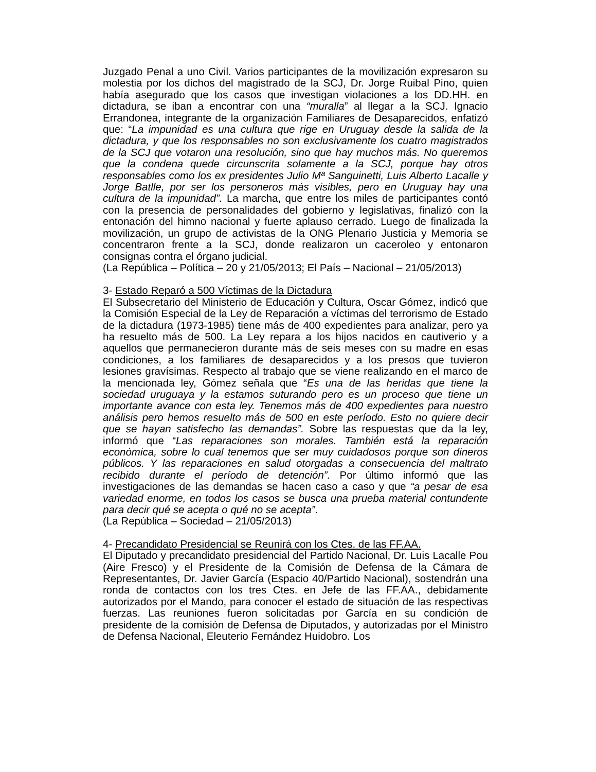Juzgado Penal a uno Civil. Varios participantes de la movilización expresaron su molestia por los dichos del magistrado de la SCJ, Dr. Jorge Ruibal Pino, quien había asegurado que los casos que investigan violaciones a los DD.HH. en dictadura, se iban a encontrar con una “muralla” al llegar a la SCJ. Ignacio Errandonea, integrante de la organización Familiares de Desaparecidos, enfatizó que: “La impunidad es una cultura que rige en Uruguay desde la salida de la dictadura, y que los responsables no son exclusivamente los cuatro magistrados de la SCJ que votaron una resolución, sino que hay muchos más. No queremos que la condena quede circunscrita solamente a la SCJ, porque hay otros responsables como los ex presidentes Julio Mª Sanguinetti, Luis Alberto Lacalle y Jorge Batlle, por ser los personeros más visibles, pero en Uruguay hay una cultura de la impunidad”. La marcha, que entre los miles de participantes contó con la presencia de personalidades del gobierno y legislativas, finalizó con la entonación del himno nacional y fuerte aplauso cerrado. Luego de finalizada la movilización, un grupo de activistas de la ONG Plenario Justicia y Memoria se concentraron frente a la SCJ, donde realizaron un caceroleo y entonaron consignas contra el órgano judicial.
(La República – Política – 20 y 21/05/2013; El País – Nacional – 21/05/2013)
3- Estado Reparó a 500 Víctimas de la Dictadura
El Subsecretario del Ministerio de Educación y Cultura, Oscar Gómez, indicó que la Comisión Especial de la Ley de Reparación a víctimas del terrorismo de Estado de la dictadura (1973-1985) tiene más de 400 expedientes para analizar, pero ya ha resuelto más de 500. La Ley repara a los hijos nacidos en cautiverio y a aquellos que permanecieron durante más de seis meses con su madre en esas condiciones, a los familiares de desaparecidos y a los presos que tuvieron lesiones gravísimas. Respecto al trabajo que se viene realizando en el marco de la mencionada ley, Gómez señala que “Es una de las heridas que tiene la sociedad uruguaya y la estamos suturando pero es un proceso que tiene un importante avance con esta ley. Tenemos más de 400 expedientes para nuestro análisis pero hemos resuelto más de 500 en este período. Esto no quiere decir que se hayan satisfecho las demandas”. Sobre las respuestas que da la ley, informó que “Las reparaciones son morales. También está la reparación económica, sobre lo cual tenemos que ser muy cuidadosos porque son dineros públicos. Y las reparaciones en salud otorgadas a consecuencia del maltrato recibido durante el período de detención”. Por último informó que las investigaciones de las demandas se hacen caso a caso y que “a pesar de esa variedad enorme, en todos los casos se busca una prueba material contundente para decir qué se acepta o qué no se acepta”.
(La República – Sociedad – 21/05/2013)
4- Precandidato Presidencial se Reunirá con los Ctes. de las FF.AA.
El Diputado y precandidato presidencial del Partido Nacional, Dr. Luis Lacalle Pou (Aire Fresco) y el Presidente de la Comisión de Defensa de la Cámara de Representantes, Dr. Javier García (Espacio 40/Partido Nacional), sostendrán una ronda de contactos con los tres Ctes. en Jefe de las FF.AA., debidamente autorizados por el Mando, para conocer el estado de situación de las respectivas fuerzas. Las reuniones fueron solicitadas por García en su condición de presidente de la comisión de Defensa de Diputados, y autorizadas por el Ministro de Defensa Nacional, Eleuterio Fernández Huidobro. Los